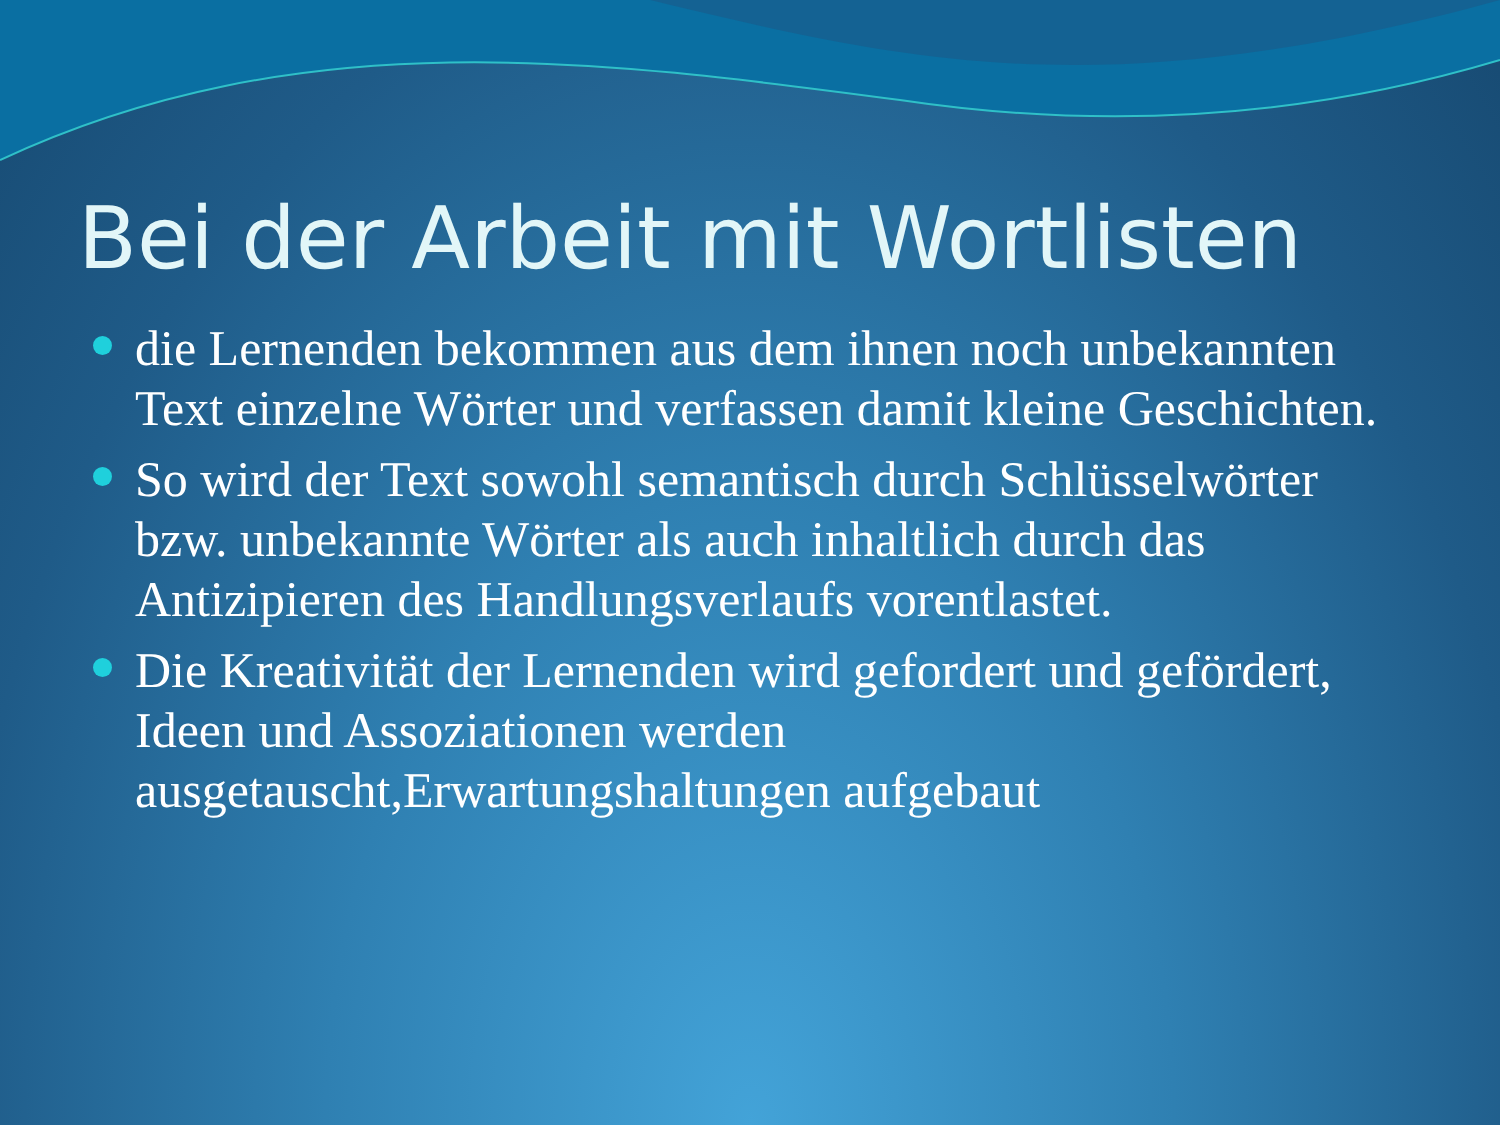Bei der Arbeit mit Wortlisten
die Lernenden bekommen aus dem ihnen noch unbekannten Text einzelne Wörter und verfassen damit kleine Geschichten.
So wird der Text sowohl semantisch durch Schlüsselwörter bzw. unbekannte Wörter als auch inhaltlich durch das Antizipieren des Handlungsverlaufs vorentlastet.
Die Kreativität der Lernenden wird gefordert und gefördert, Ideen und Assoziationen werden ausgetauscht,Erwartungshaltungen aufgebaut